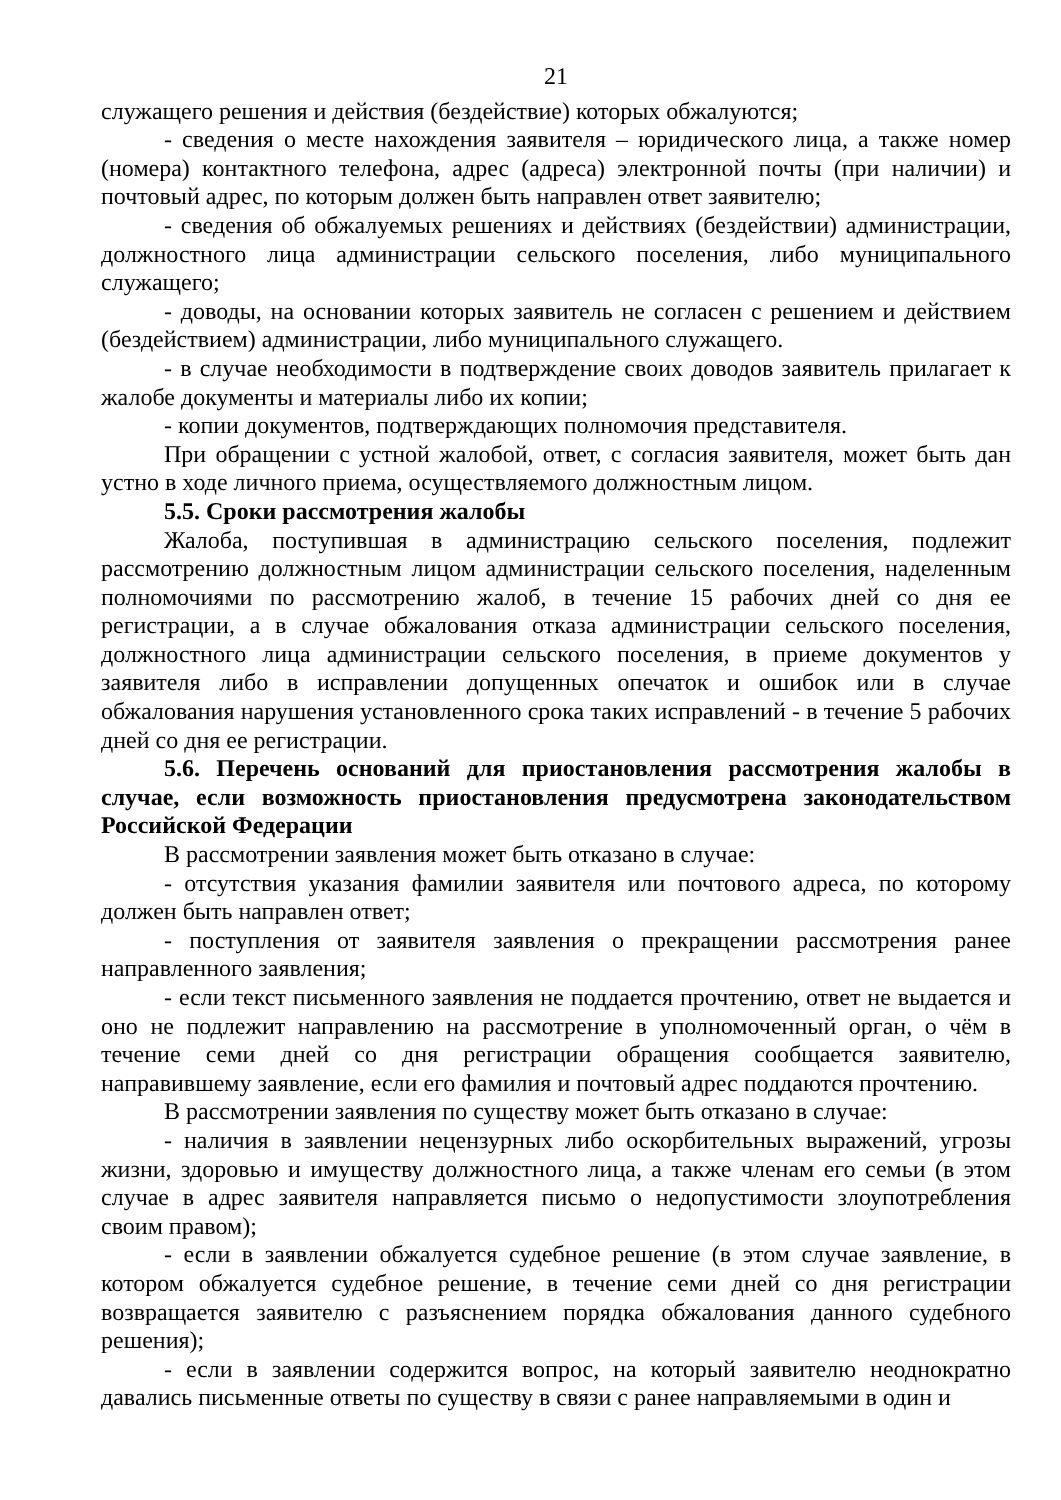21
служащего решения и действия (бездействие) которых обжалуются;
- сведения о месте нахождения заявителя – юридического лица, а также номер (номера) контактного телефона, адрес (адреса) электронной почты (при наличии) и почтовый адрес, по которым должен быть направлен ответ заявителю;
- сведения об обжалуемых решениях и действиях (бездействии) администрации, должностного лица администрации сельского поселения, либо муниципального служащего;
- доводы, на основании которых заявитель не согласен с решением и действием (бездействием) администрации, либо муниципального служащего.
- в случае необходимости в подтверждение своих доводов заявитель прилагает к жалобе документы и материалы либо их копии;
- копии документов, подтверждающих полномочия представителя.
При обращении с устной жалобой, ответ, с согласия заявителя, может быть дан устно в ходе личного приема, осуществляемого должностным лицом.
5.5. Сроки рассмотрения жалобы
Жалоба, поступившая в администрацию сельского поселения, подлежит рассмотрению должностным лицом администрации сельского поселения, наделенным полномочиями по рассмотрению жалоб, в течение 15 рабочих дней со дня ее регистрации, а в случае обжалования отказа администрации сельского поселения, должностного лица администрации сельского поселения, в приеме документов у заявителя либо в исправлении допущенных опечаток и ошибок или в случае обжалования нарушения установленного срока таких исправлений - в течение 5 рабочих дней со дня ее регистрации.
5.6. Перечень оснований для приостановления рассмотрения жалобы в случае, если возможность приостановления предусмотрена законодательством Российской Федерации
В рассмотрении заявления может быть отказано в случае:
- отсутствия указания фамилии заявителя или почтового адреса, по которому должен быть направлен ответ;
- поступления от заявителя заявления о прекращении рассмотрения ранее направленного заявления;
- если текст письменного заявления не поддается прочтению, ответ не выдается и оно не подлежит направлению на рассмотрение в уполномоченный орган, о чём в течение семи дней со дня регистрации обращения сообщается заявителю, направившему заявление, если его фамилия и почтовый адрес поддаются прочтению.
В рассмотрении заявления по существу может быть отказано в случае:
- наличия в заявлении нецензурных либо оскорбительных выражений, угрозы жизни, здоровью и имуществу должностного лица, а также членам его семьи (в этом случае в адрес заявителя направляется письмо о недопустимости злоупотребления своим правом);
- если в заявлении обжалуется судебное решение (в этом случае заявление, в котором обжалуется судебное решение, в течение семи дней со дня регистрации возвращается заявителю с разъяснением порядка обжалования данного судебного решения);
- если в заявлении содержится вопрос, на который заявителю неоднократно давались письменные ответы по существу в связи с ранее направляемыми в один и